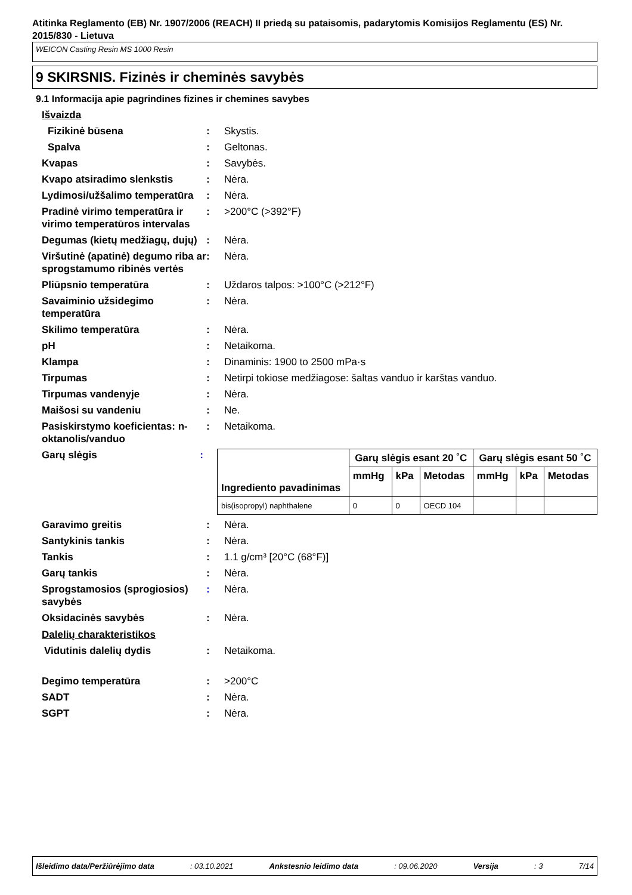Atitinka Reglamento (EB) Nr. 1907/2006 (REACH) II priedą su pataisomis, padarytomis Komisijos Reglamentu (ES) Nr. 2015/830 - Lietuva
WEICON Casting Resin MS 1000 Resin
9 SKIRSNIS. Fizinės ir cheminės savybės
9.1 Informacija apie pagrindines fizines ir chemines savybes
Išvaizda
Fizikinė būsena : Skystis.
Spalva : Geltonas.
Kvapas : Savybės.
Kvapo atsiradimo slenkstis : Nėra.
Lydimosi/užšalimo temperatūra
: Nėra.
Pradinė virimo temperatūra ir virimo temperatūros intervalas
: >200°C (>392°F)
Degumas (kietų medžiagų, dujų)
: Nėra.
Viršutinė (apatinė) degumo riba ar sprogstamumo ribinės vertės
: Nėra.
Pliūpsnio temperatūra : Uždaros talpos: >100°C (>212°F)
Savaiminio užsidegimo temperatūra
: Nėra.
Skilimo temperatūra : Nėra.
pH : Netaikoma.
Klampa : Dinaminis: 1900 to 2500 mPa·s
Tirpumas : Netirpi tokiose medžiagose: šaltas vanduo ir karštas vanduo.
Tirpumas vandenyje : Nėra.
Maišosi su vandeniu : Ne.
Pasiskirstymo koeficientas: n-oktanolis/vanduo
: Netaikoma.
Garų slėgis :
| Ingrediento pavadinimas | Garų slėgis esant 20 ˚C | | | Garų slėgis esant 50 ˚C | | |
| --- | --- | --- | --- | --- | --- | --- |
| | mmHg | kPa | Metodas | mmHg | kPa | Metodas |
| bis(isopropyl) naphthalene | 0 | 0 | OECD 104 | | | |
Garavimo greitis : Nėra.
Santykinis tankis : Nėra.
Tankis : 1.1 g/cm³ [20°C (68°F)]
Garų tankis : Nėra.
Sprogstamosios (sprogiosios) savybės
: Nėra.
Oksidacinės savybės : Nėra.
Dalelių charakteristikos
Vidutinis dalelių dydis : Netaikoma.
Degimo temperatūra : >200°C
SADT : Nėra.
SGPT : Nėra.
Išleidimo data/Peržiūrėjimo data : 03.10.2021 Ankstesnio leidimo data : 09.06.2020 Versija : 3 7/14